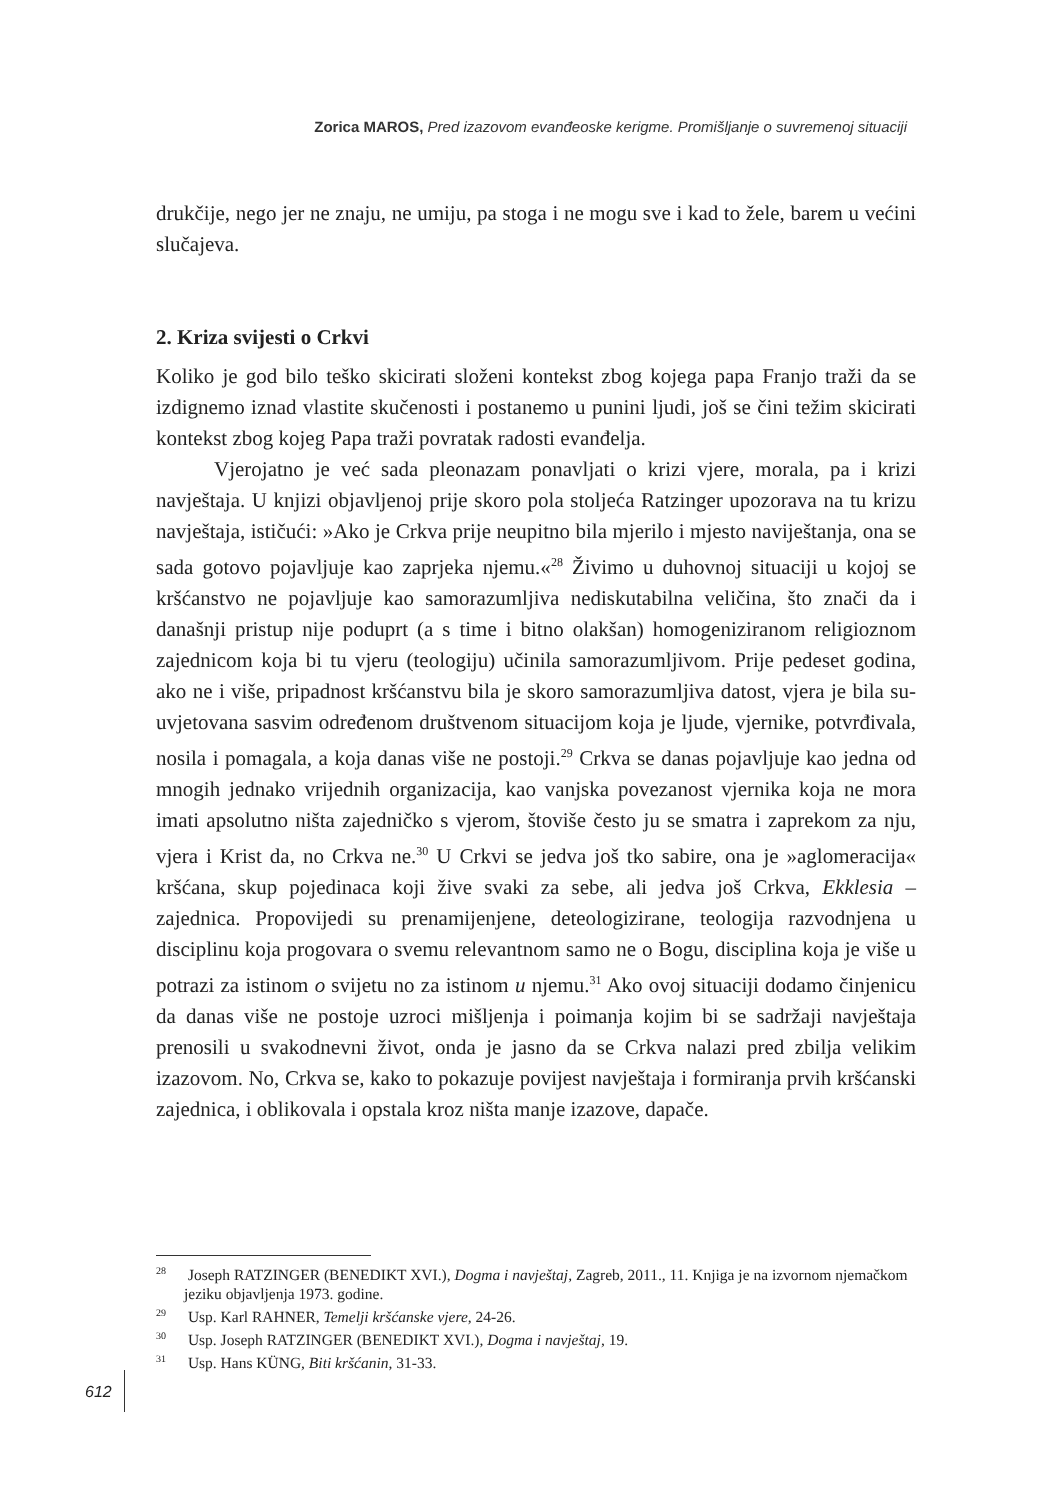Zorica MAROS, Pred izazovom evanđeoske kerigme. Promišljanje o suvremenoj situaciji
drukčije, nego jer ne znaju, ne umiju, pa stoga i ne mogu sve i kad to žele, barem u većini slučajeva.
2. Kriza svijesti o Crkvi
Koliko je god bilo teško skicirati složeni kontekst zbog kojega papa Franjo traži da se izdignemo iznad vlastite skučenosti i postanemo u punini ljudi, još se čini težim skicirati kontekst zbog kojeg Papa traži povratak radosti evanđelja.
Vjerojatno je već sada pleonazam ponavljati o krizi vjere, morala, pa i krizi navještaja. U knjizi objavljenoj prije skoro pola stoljeća Ratzinger upozorava na tu krizu navještaja, ističući: »Ako je Crkva prije neupitno bila mjerilo i mjesto naviještanja, ona se sada gotovo pojavljuje kao zaprjeka njemu.«<sup>28</sup> Živimo u duhovnoj situaciji u kojoj se kršćanstvo ne pojavljuje kao samorazumljiva nediskutabilna veličina, što znači da i današnji pristup nije poduprt (a s time i bitno olakšan) homogeniziranom religioznom zajednicom koja bi tu vjeru (teologiju) učinila samorazumljivom. Prije pedeset godina, ako ne i više, pripadnost kršćanstvu bila je skoro samorazumljiva datost, vjera je bila su-uvjetovana sasvim određenom društvenom situacijom koja je ljude, vjernike, potvrđivala, nosila i pomagala, a koja danas više ne postoji.<sup>29</sup> Crkva se danas pojavljuje kao jedna od mnogih jednako vrijednih organizacija, kao vanjska povezanost vjernika koja ne mora imati apsolutno ništa zajedničko s vjerom, štoviše često ju se smatra i zaprekom za nju, vjera i Krist da, no Crkva ne.<sup>30</sup> U Crkvi se jedva još tko sabire, ona je »aglomeracija« kršćana, skup pojedinaca koji žive svaki za sebe, ali jedva još Crkva, Ekklesia – zajednica. Propovijedi su prenamijenjene, deteologizirane, teologija razvodnjena u disciplinu koja progovara o svemu relevantnom samo ne o Bogu, disciplina koja je više u potrazi za istinom o svijetu no za istinom u njemu.<sup>31</sup> Ako ovoj situaciji dodamo činjenicu da danas više ne postoje uzroci mišljenja i poimanja kojim bi se sadržaji navještaja prenosili u svakodnevni život, onda je jasno da se Crkva nalazi pred zbilja velikim izazovom. No, Crkva se, kako to pokazuje povijest navještaja i formiranja prvih kršćanski zajednica, i oblikovala i opstala kroz ništa manje izazove, dapače.
<sup>28</sup> Joseph RATZINGER (BENEDIKT XVI.), Dogma i navještaj, Zagreb, 2011., 11. Knjiga je na izvornom njemačkom jeziku objavljenja 1973. godine.
<sup>29</sup> Usp. Karl RAHNER, Temelji kršćanske vjere, 24-26.
<sup>30</sup> Usp. Joseph RATZINGER (BENEDIKT XVI.), Dogma i navještaj, 19.
<sup>31</sup> Usp. Hans KÜNG, Biti kršćanin, 31-33.
612